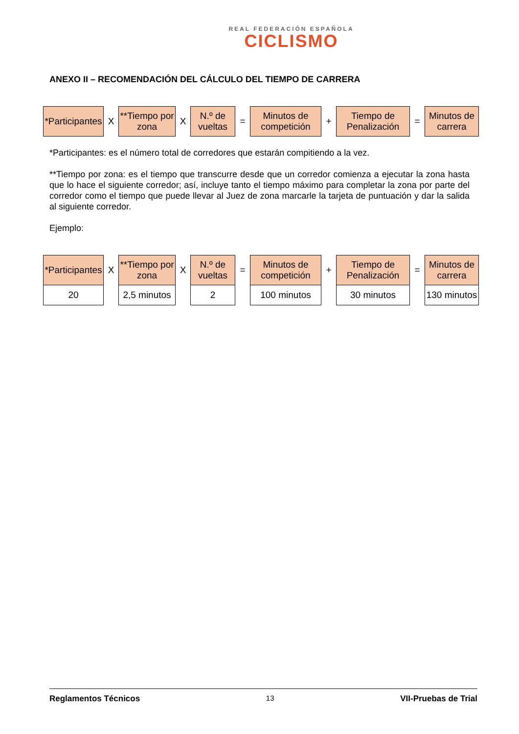REAL FEDERACIÓN ESPAÑOLA
CICLISMO
ANEXO II – RECOMENDACIÓN DEL CÁLCULO DEL TIEMPO DE CARRERA
| *Participantes | X | **Tiempo por zona | X | N.º de vueltas | = | Minutos de competición | + | Tiempo de Penalización | = | Minutos de carrera |
*Participantes: es el número total de corredores que estarán compitiendo a la vez.
**Tiempo por zona: es el tiempo que transcurre desde que un corredor comienza a ejecutar la zona hasta que lo hace el siguiente corredor; así, incluye tanto el tiempo máximo para completar la zona por parte del corredor como el tiempo que puede llevar al Juez de zona marcarle la tarjeta de puntuación y dar la salida al siguiente corredor.
Ejemplo:
| *Participantes | X | **Tiempo por zona | X | N.º de vueltas | = | Minutos de competición | + | Tiempo de Penalización | = | Minutos de carrera |
| 20 | | 2,5 minutos | | 2 | | 100 minutos | | 30 minutos | | 130 minutos |
Reglamentos Técnicos 13 VII-Pruebas de Trial